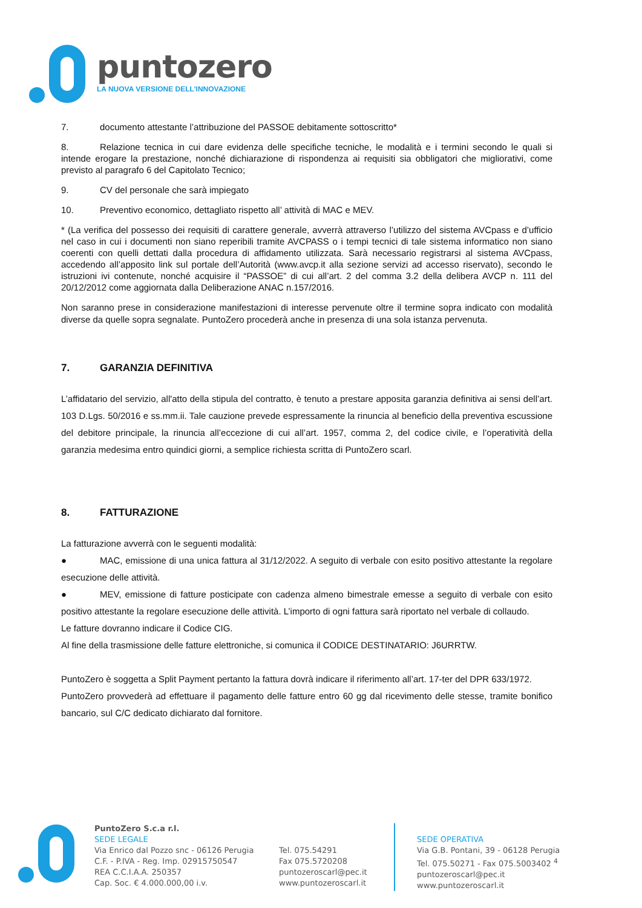puntozero
LA NUOVA VERSIONE DELL’INNOVAZIONE
7. documento attestante l’attribuzione del PASSOE debitamente sottoscritto*
8. Relazione tecnica in cui dare evidenza delle specifiche tecniche, le modalità e i termini secondo le quali si intende erogare la prestazione, nonché dichiarazione di rispondenza ai requisiti sia obbligatori che migliorativi, come previsto al paragrafo 6 del Capitolato Tecnico;
9. CV del personale che sarà impiegato
10. Preventivo economico, dettagliato rispetto all’ attività di MAC e MEV.
* (La verifica del possesso dei requisiti di carattere generale, avverrà attraverso l’utilizzo del sistema AVCpass e d’ufficio nel caso in cui i documenti non siano reperibili tramite AVCPASS o i tempi tecnici di tale sistema informatico non siano coerenti con quelli dettati dalla procedura di affidamento utilizzata. Sarà necessario registrarsi al sistema AVCpass, accedendo all’apposito link sul portale dell’Autorità (www.avcp.it alla sezione servizi ad accesso riservato), secondo le istruzioni ivi contenute, nonché acquisire il “PASSOE” di cui all’art. 2 del comma 3.2 della delibera AVCP n. 111 del 20/12/2012 come aggiornata dalla Deliberazione ANAC n.157/2016.
Non saranno prese in considerazione manifestazioni di interesse pervenute oltre il termine sopra indicato con modalità diverse da quelle sopra segnalate. PuntoZero procederà anche in presenza di una sola istanza pervenuta.
7. GARANZIA DEFINITIVA
L’affidatario del servizio, all'atto della stipula del contratto, è tenuto a prestare apposita garanzia definitiva ai sensi dell’art. 103 D.Lgs. 50/2016 e ss.mm.ii. Tale cauzione prevede espressamente la rinuncia al beneficio della preventiva escussione del debitore principale, la rinuncia all’eccezione di cui all’art. 1957, comma 2, del codice civile, e l’operatività della garanzia medesima entro quindici giorni, a semplice richiesta scritta di PuntoZero scarl.
8. FATTURAZIONE
La fatturazione avverrà con le seguenti modalità:
● MAC, emissione di una unica fattura al 31/12/2022. A seguito di verbale con esito positivo attestante la regolare esecuzione delle attività.
● MEV, emissione di fatture posticipate con cadenza almeno bimestrale emesse a seguito di verbale con esito positivo attestante la regolare esecuzione delle attività. L’importo di ogni fattura sarà riportato nel verbale di collaudo.
Le fatture dovranno indicare il Codice CIG.
Al fine della trasmissione delle fatture elettroniche, si comunica il CODICE DESTINATARIO: J6URRTW.
PuntoZero è soggetta a Split Payment pertanto la fattura dovrà indicare il riferimento all’art. 17-ter del DPR 633/1972.
PuntoZero provvederà ad effettuare il pagamento delle fatture entro 60 gg dal ricevimento delle stesse, tramite bonifico bancario, sul C/C dedicato dichiarato dal fornitore.
PuntoZero S.c.a r.l.
SEDE LEGALE
Via Enrico dal Pozzo snc - 06126 Perugia
C.F. - P.IVA - Reg. Imp. 02915750547
REA C.C.I.A.A. 250357
Cap. Soc. € 4.000.000,00 i.v.
Tel. 075.54291
Fax 075.5720208
puntozeroscarl@pec.it
www.puntozeroscarl.it
SEDE OPERATIVA
Via G.B. Pontani, 39 - 06128 Perugia
Tel. 075.50271 - Fax 075.5003402 <sup>4</sup>
puntozeroscarl@pec.it
www.puntozeroscarl.it